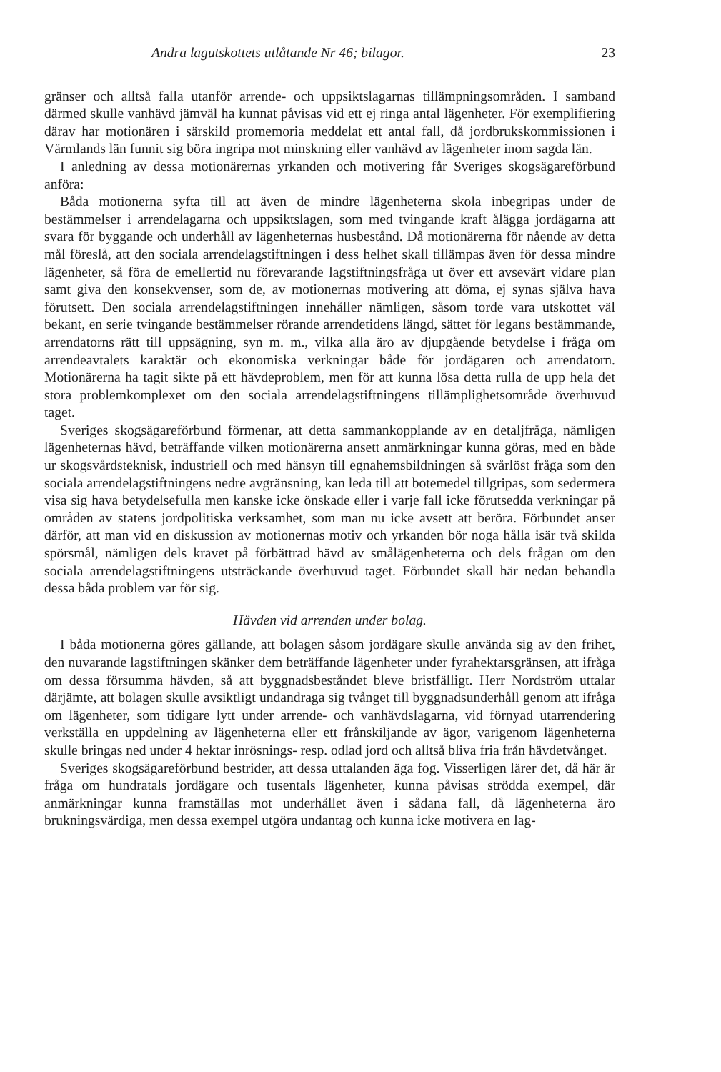Andra lagutskottets utlåtande Nr 46; bilagor. 23
gränser och alltså falla utanför arrende- och uppsiktslagarnas tillämpningsområden. I samband därmed skulle vanhävd jämväl ha kunnat påvisas vid ett ej ringa antal lägenheter. För exemplifiering därav har motionären i särskild promemoria meddelat ett antal fall, då jordbrukskommissionen i Värmlands län funnit sig böra ingripa mot minskning eller vanhävd av lägenheter inom sagda län.
I anledning av dessa motionärernas yrkanden och motivering får Sveriges skogsägareförbund anföra:
Båda motionerna syfta till att även de mindre lägenheterna skola inbegripas under de bestämmelser i arrendelagarna och uppsiktslagen, som med tvingande kraft ålägga jordägarna att svara för byggande och underhåll av lägenheternas husbestånd. Då motionärerna för nående av detta mål föreslå, att den sociala arrendelagstiftningen i dess helhet skall tillämpas även för dessa mindre lägenheter, så föra de emellertid nu förevarande lagstiftningsfråga ut över ett avsevärt vidare plan samt giva den konsekvenser, som de, av motionernas motivering att döma, ej synas själva hava förutsett. Den sociala arrendelagstiftningen innehåller nämligen, såsom torde vara utskottet väl bekant, en serie tvingande bestämmelser rörande arrendetidens längd, sättet för legans bestämmande, arrendatorns rätt till uppsägning, syn m. m., vilka alla äro av djupgående betydelse i fråga om arrendeavtalets karaktär och ekonomiska verkningar både för jordägaren och arrendatorn. Motionärerna ha tagit sikte på ett hävdeproblem, men för att kunna lösa detta rulla de upp hela det stora problemkomplexet om den sociala arrendelagstiftningens tillämplighetsområde överhuvud taget.
Sveriges skogsägareförbund förmenar, att detta sammankopplande av en detaljfråga, nämligen lägenheternas hävd, beträffande vilken motionärerna ansett anmärkningar kunna göras, med en både ur skogsvårdsteknisk, industriell och med hänsyn till egnahemsbildningen så svårlöst fråga som den sociala arrendelagstiftningens nedre avgränsning, kan leda till att botemedel tillgripas, som sedermera visa sig hava betydelsefulla men kanske icke önskade eller i varje fall icke förutsedda verkningar på områden av statens jordpolitiska verksamhet, som man nu icke avsett att beröra. Förbundet anser därför, att man vid en diskussion av motionernas motiv och yrkanden bör noga hålla isär två skilda spörsmål, nämligen dels kravet på förbättrad hävd av smålägenheterna och dels frågan om den sociala arrendelagstiftningens utsträckande överhuvud taget. Förbundet skall här nedan behandla dessa båda problem var för sig.
Hävden vid arrenden under bolag.
I båda motionerna göres gällande, att bolagen såsom jordägare skulle använda sig av den frihet, den nuvarande lagstiftningen skänker dem beträffande lägenheter under fyrahektarsgränsen, att ifråga om dessa försumma hävden, så att byggnadsbeståndet bleve bristfälligt. Herr Nordström uttalar därjämte, att bolagen skulle avsiktligt undandraga sig tvånget till byggnadsunderhåll genom att ifråga om lägenheter, som tidigare lytt under arrende- och vanhävdslagarna, vid förnyad utarrendering verkställa en uppdelning av lägenheterna eller ett frånskiljande av ägor, varigenom lägenheterna skulle bringas ned under 4 hektar inrösnings- resp. odlad jord och alltså bliva fria från hävdetvånget.
Sveriges skogsägareförbund bestrider, att dessa uttalanden äga fog. Visserligen lärer det, då här är fråga om hundratals jordägare och tusentals lägenheter, kunna påvisas strödda exempel, där anmärkningar kunna framställas mot underhållet även i sådana fall, då lägenheterna äro brukningsvärdiga, men dessa exempel utgöra undantag och kunna icke motivera en lag-